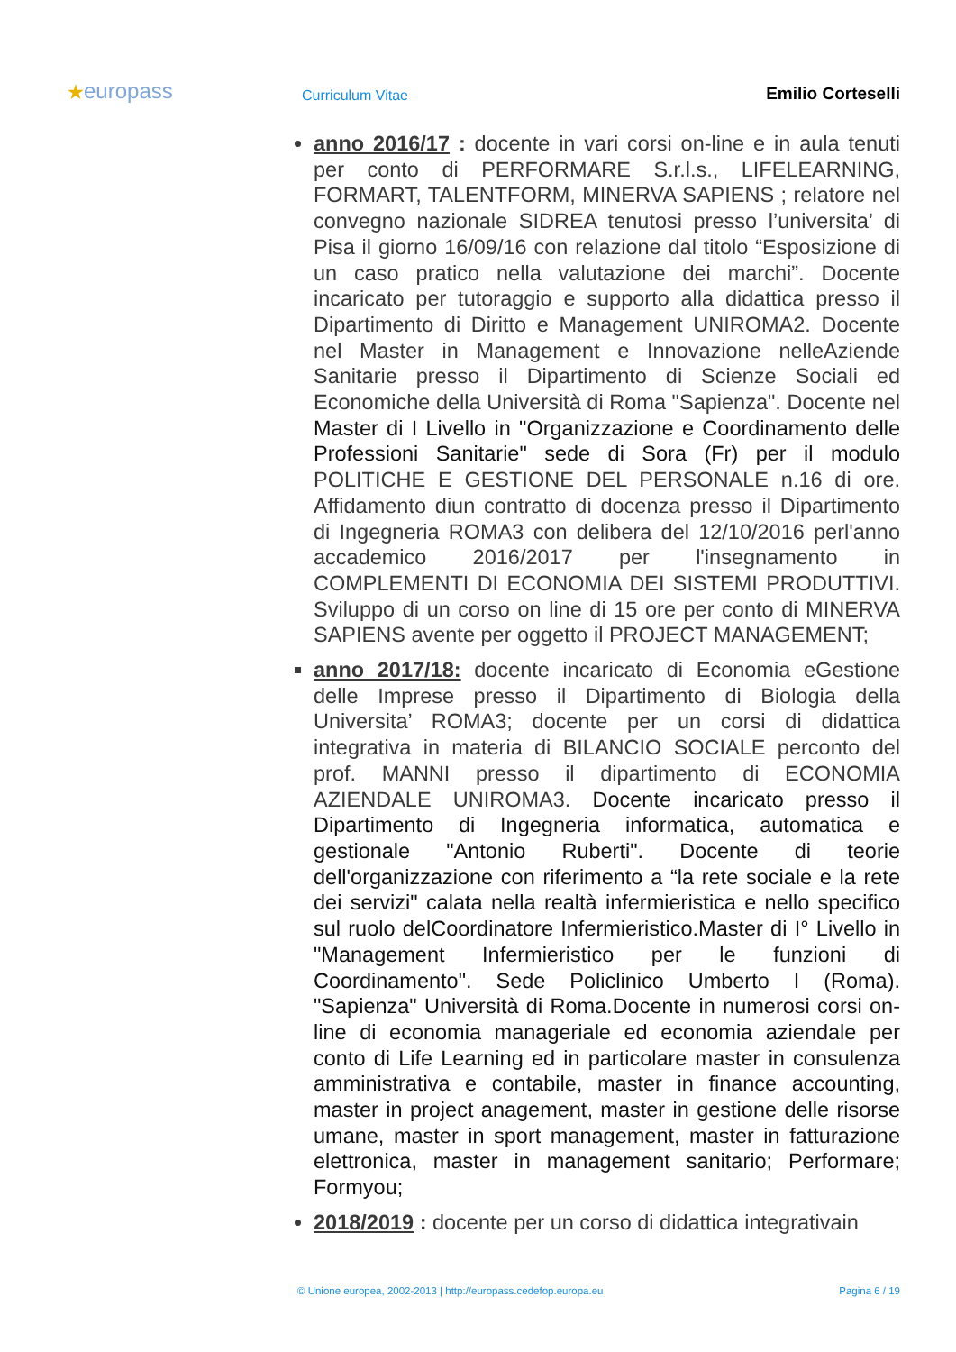★europass
Curriculum Vitae
Emilio Corteselli
anno 2016/17 : docente in vari corsi on-line e in aula tenuti per conto di PERFORMARE S.r.l.s., LIFELEARNING, FORMART, TALENTFORM, MINERVA SAPIENS ; relatore nel convegno nazionale SIDREA tenutosi presso l’universita’ di Pisa il giorno 16/09/16 con relazione dal titolo “Esposizione di un caso pratico nella valutazione dei marchi”. Docente incaricato per tutoraggio e supporto alla didattica presso il Dipartimento di Diritto e Management UNIROMA2. Docente nel Master in Management e Innovazione nelleAziende Sanitarie presso il Dipartimento di Scienze Sociali ed Economiche della Università di Roma "Sapienza". Docente nel Master di I Livello in "Organizzazione e Coordinamento delle Professioni Sanitarie" sede di Sora (Fr) per il modulo POLITICHE E GESTIONE DEL PERSONALE n.16 di ore. Affidamento diun contratto di docenza presso il Dipartimento di Ingegneria ROMA3 con delibera del 12/10/2016 perl'anno accademico 2016/2017 per l'insegnamento in COMPLEMENTI DI ECONOMIA DEI SISTEMI PRODUTTIVI. Sviluppo di un corso on line di 15 ore per conto di MINERVA SAPIENS avente per oggetto il PROJECT MANAGEMENT;
anno 2017/18: docente incaricato di Economia eGestione delle Imprese presso il Dipartimento di Biologia della Universita’ ROMA3; docente per un corsi di didattica integrativa in materia di BILANCIO SOCIALE perconto del prof. MANNI presso il dipartimento di ECONOMIA AZIENDALE UNIROMA3. Docente incaricato presso il Dipartimento di Ingegneria informatica, automatica e gestionale "Antonio Ruberti". Docente di teorie dell'organizzazione con riferimento a “la rete sociale e la rete dei servizi" calata nella realtà infermieristica e nello specifico sul ruolo delCoordinatore Infermieristico.Master di I° Livello in "Management Infermieristico per le funzioni di Coordinamento". Sede Policlinico Umberto I (Roma). "Sapienza" Università di Roma.Docente in numerosi corsi on-line di economia manageriale ed economia aziendale per conto di Life Learning ed in particolare master in consulenza amministrativa e contabile, master in finance accounting, master in project anagement, master in gestione delle risorse umane, master in sport management, master in fatturazione elettronica, master in management sanitario; Performare; Formyou;
2018/2019 : docente per un corso di didattica integrativain
© Unione europea, 2002-2013 | http://europass.cedefop.europa.eu Pagina 6 / 19